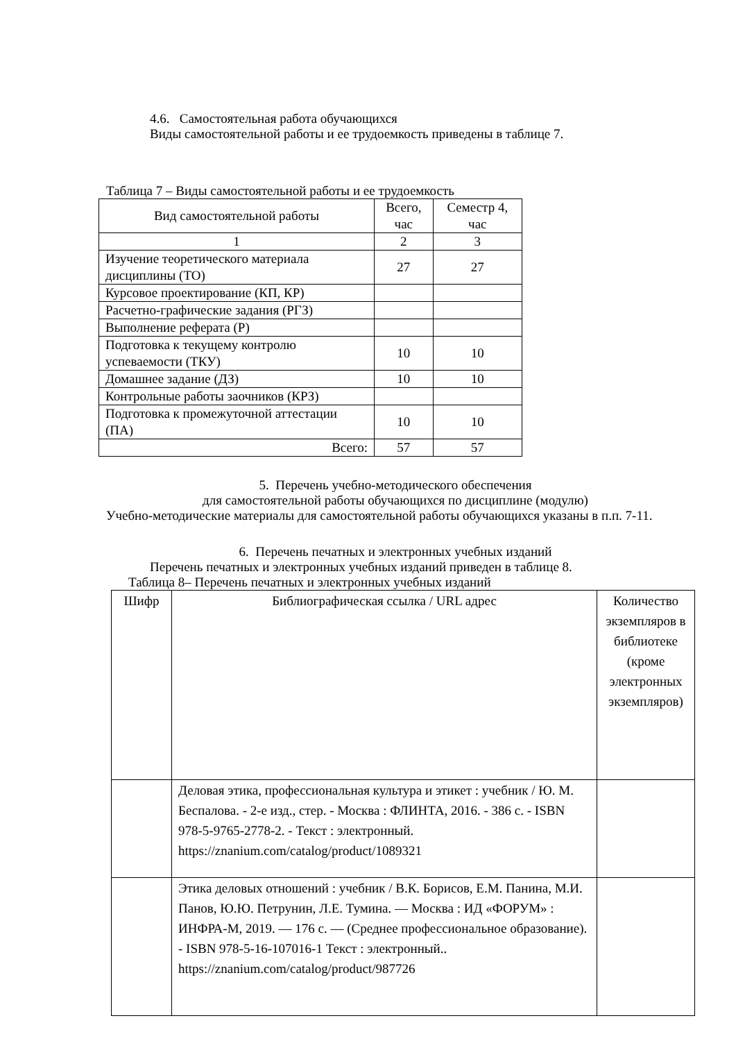4.6. Самостоятельная работа обучающихся
Виды самостоятельной работы и ее трудоемкость приведены в таблице 7.
Таблица 7 – Виды самостоятельной работы и ее трудоемкость
| Вид самостоятельной работы | Всего, час | Семестр 4, час |
| 1 | 2 | 3 |
| Изучение теоретического материала дисциплины (ТО) | 27 | 27 |
| Курсовое проектирование (КП, КР) | | |
| Расчетно-графические задания (РГЗ) | | |
| Выполнение реферата (Р) | | |
| Подготовка к текущему контролю успеваемости (ТКУ) | 10 | 10 |
| Домашнее задание (ДЗ) | 10 | 10 |
| Контрольные работы заочников (КРЗ) | | |
| Подготовка к промежуточной аттестации (ПА) | 10 | 10 |
| Всего: | 57 | 57 |
5. Перечень учебно-методического обеспечения
для самостоятельной работы обучающихся по дисциплине (модулю)
Учебно-методические материалы для самостоятельной работы обучающихся указаны в п.п. 7-11.
6. Перечень печатных и электронных учебных изданий
Перечень печатных и электронных учебных изданий приведен в таблице 8.
Таблица 8– Перечень печатных и электронных учебных изданий
| Шифр | Библиографическая ссылка / URL адрес | Количество экземпляров в библиотеке (кроме электронных экземпляров) |
| --- | --- | --- |
| | Деловая этика, профессиональная культура и этикет : учебник / Ю. М. Беспалова. - 2-е изд., стер. - Москва : ФЛИНТА, 2016. - 386 с. - ISBN 978-5-9765-2778-2. - Текст : электронный. https://znanium.com/catalog/product/1089321 | |
| | Этика деловых отношений : учебник / В.К. Борисов, Е.М. Панина, М.И. Панов, Ю.Ю. Петрунин, Л.Е. Тумина. — Москва : ИД «ФОРУМ» : ИНФРА-М, 2019. — 176 с. — (Среднее профессиональное образование). - ISBN 978-5-16-107016-1 Текст : электронный.. https://znanium.com/catalog/product/987726 | |